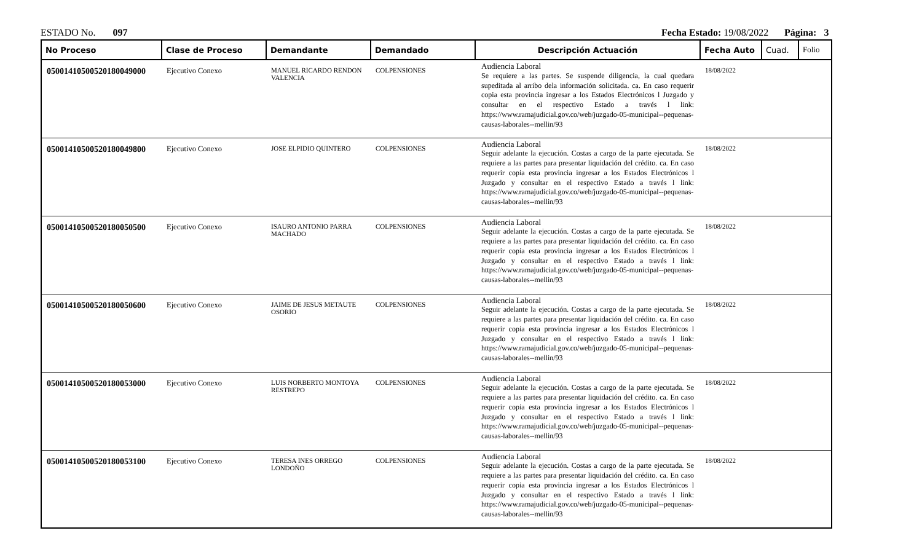ESTADO No. 097 Fecha Estado: 19/08/2022 Página: 3
| No Proceso | Clase de Proceso | Demandante | Demandado | Descripción Actuación | Fecha Auto | Cuad. | Folio |
| --- | --- | --- | --- | --- | --- | --- | --- |
| 05001410500520180049000 | Ejecutivo Conexo | MANUEL RICARDO RENDON VALENCIA | COLPENSIONES | Audiencia Laboral Se requiere a las partes. Se suspende diligencia, la cual quedara supeditada al arribo dela información solicitada. ca. En caso requerir copia esta provincia ingresar a los Estados Electrónicos l Juzgado y consultar en el respectivo Estado a través l link: https://www.ramajudicial.gov.co/web/juzgado-05-municipal--pequenas-causas-laborales--mellin/93 | 18/08/2022 | | |
| 05001410500520180049800 | Ejecutivo Conexo | JOSE ELPIDIO QUINTERO | COLPENSIONES | Audiencia Laboral Seguir adelante la ejecución. Costas a cargo de la parte ejecutada. Se requiere a las partes para presentar liquidación del crédito. ca. En caso requerir copia esta provincia ingresar a los Estados Electrónicos l Juzgado y consultar en el respectivo Estado a través l link: https://www.ramajudicial.gov.co/web/juzgado-05-municipal--pequenas-causas-laborales--mellin/93 | 18/08/2022 | | |
| 05001410500520180050500 | Ejecutivo Conexo | ISAURO ANTONIO PARRA MACHADO | COLPENSIONES | Audiencia Laboral Seguir adelante la ejecución. Costas a cargo de la parte ejecutada. Se requiere a las partes para presentar liquidación del crédito. ca. En caso requerir copia esta provincia ingresar a los Estados Electrónicos l Juzgado y consultar en el respectivo Estado a través l link: https://www.ramajudicial.gov.co/web/juzgado-05-municipal--pequenas-causas-laborales--mellin/93 | 18/08/2022 | | |
| 05001410500520180050600 | Ejecutivo Conexo | JAIME DE JESUS METAUTE OSORIO | COLPENSIONES | Audiencia Laboral Seguir adelante la ejecución. Costas a cargo de la parte ejecutada. Se requiere a las partes para presentar liquidación del crédito. ca. En caso requerir copia esta provincia ingresar a los Estados Electrónicos l Juzgado y consultar en el respectivo Estado a través l link: https://www.ramajudicial.gov.co/web/juzgado-05-municipal--pequenas-causas-laborales--mellin/93 | 18/08/2022 | | |
| 05001410500520180053000 | Ejecutivo Conexo | LUIS NORBERTO MONTOYA RESTREPO | COLPENSIONES | Audiencia Laboral Seguir adelante la ejecución. Costas a cargo de la parte ejecutada. Se requiere a las partes para presentar liquidación del crédito. ca. En caso requerir copia esta provincia ingresar a los Estados Electrónicos l Juzgado y consultar en el respectivo Estado a través l link: https://www.ramajudicial.gov.co/web/juzgado-05-municipal--pequenas-causas-laborales--mellin/93 | 18/08/2022 | | |
| 05001410500520180053100 | Ejecutivo Conexo | TERESA INES ORREGO LONDOÑO | COLPENSIONES | Audiencia Laboral Seguir adelante la ejecución. Costas a cargo de la parte ejecutada. Se requiere a las partes para presentar liquidación del crédito. ca. En caso requerir copia esta provincia ingresar a los Estados Electrónicos l Juzgado y consultar en el respectivo Estado a través l link: https://www.ramajudicial.gov.co/web/juzgado-05-municipal--pequenas-causas-laborales--mellin/93 | 18/08/2022 | | |